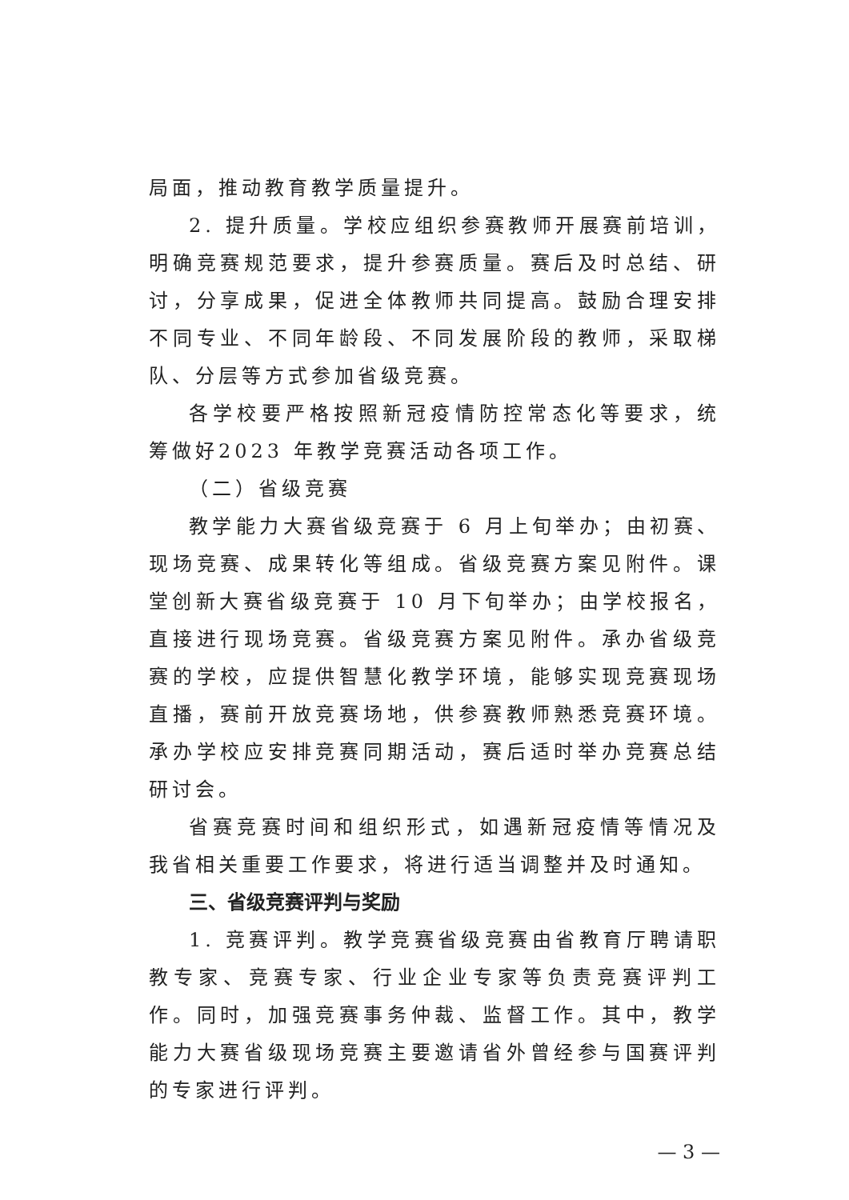局面，推动教育教学质量提升。
2. 提升质量。学校应组织参赛教师开展赛前培训，明确竞赛规范要求，提升参赛质量。赛后及时总结、研讨，分享成果，促进全体教师共同提高。鼓励合理安排不同专业、不同年龄段、不同发展阶段的教师，采取梯队、分层等方式参加省级竞赛。
各学校要严格按照新冠疫情防控常态化等要求，统筹做好2023 年教学竞赛活动各项工作。
（二）省级竞赛
教学能力大赛省级竞赛于 6 月上旬举办；由初赛、现场竞赛、成果转化等组成。省级竞赛方案见附件。课堂创新大赛省级竞赛于 10 月下旬举办；由学校报名，直接进行现场竞赛。省级竞赛方案见附件。承办省级竞赛的学校，应提供智慧化教学环境，能够实现竞赛现场直播，赛前开放竞赛场地，供参赛教师熟悉竞赛环境。承办学校应安排竞赛同期活动，赛后适时举办竞赛总结研讨会。
省赛竞赛时间和组织形式，如遇新冠疫情等情况及我省相关重要工作要求，将进行适当调整并及时通知。
三、省级竞赛评判与奖励
1. 竞赛评判。教学竞赛省级竞赛由省教育厅聘请职教专家、竞赛专家、行业企业专家等负责竞赛评判工作。同时，加强竞赛事务仲裁、监督工作。其中，教学能力大赛省级现场竞赛主要邀请省外曾经参与国赛评判的专家进行评判。
— 3 —